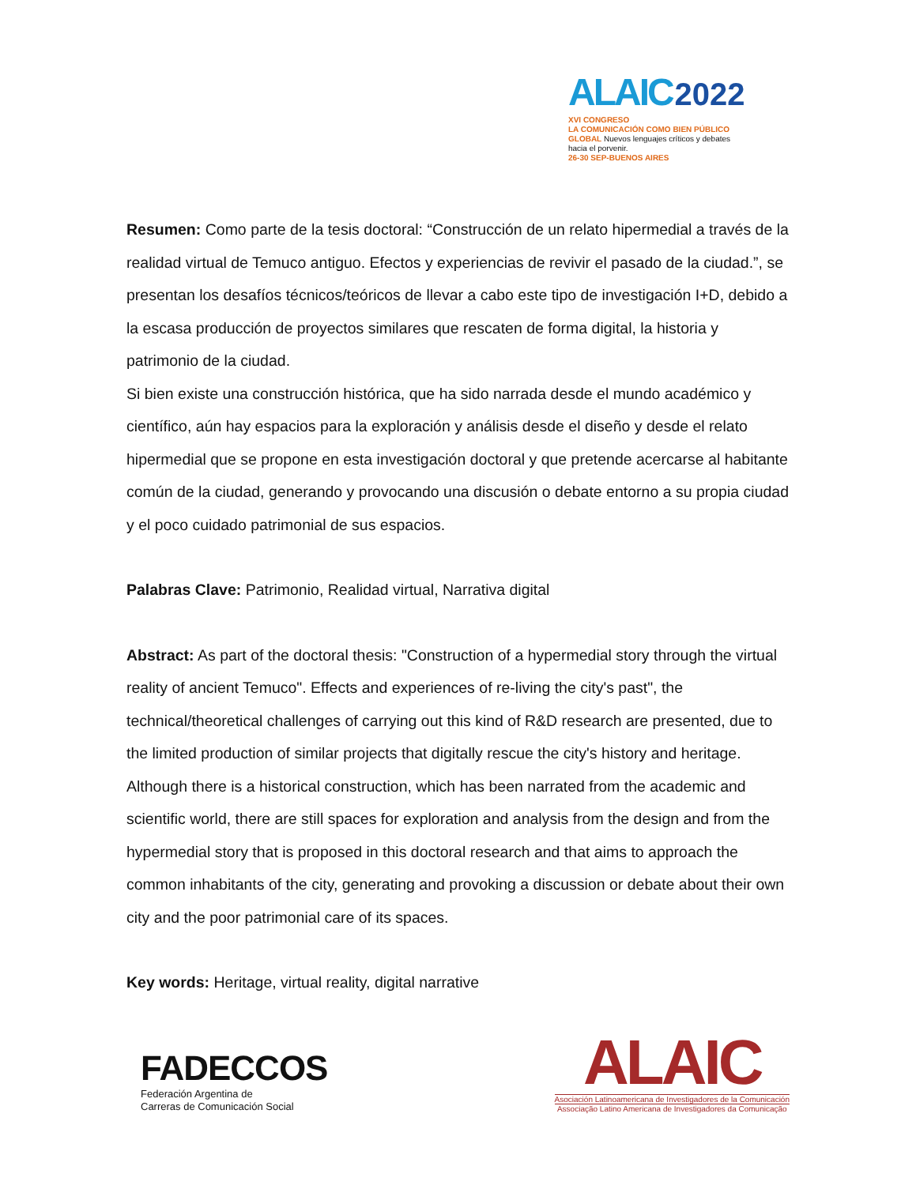ALAIC 2022
XVI CONGRESO
LA COMUNICACIÓN COMO BIEN PÚBLICO GLOBAL Nuevos lenguajes críticos y debates hacia el porvenir.
26-30 SEP-BUENOS AIRES
Resumen: Como parte de la tesis doctoral: “Construcción de un relato hipermedial a través de la realidad virtual de Temuco antiguo. Efectos y experiencias de revivir el pasado de la ciudad.”, se presentan los desafíos técnicos/teóricos de llevar a cabo este tipo de investigación I+D, debido a la escasa producción de proyectos similares que rescaten de forma digital, la historia y patrimonio de la ciudad.
Si bien existe una construcción histórica, que ha sido narrada desde el mundo académico y científico, aún hay espacios para la exploración y análisis desde el diseño y desde el relato hipermedial que se propone en esta investigación doctoral y que pretende acercarse al habitante común de la ciudad, generando y provocando una discusión o debate entorno a su propia ciudad y el poco cuidado patrimonial de sus espacios.
Palabras Clave: Patrimonio, Realidad virtual, Narrativa digital
Abstract: As part of the doctoral thesis: "Construction of a hypermedial story through the virtual reality of ancient Temuco". Effects and experiences of re-living the city's past", the technical/theoretical challenges of carrying out this kind of R&D research are presented, due to the limited production of similar projects that digitally rescue the city's history and heritage. Although there is a historical construction, which has been narrated from the academic and scientific world, there are still spaces for exploration and analysis from the design and from the hypermedial story that is proposed in this doctoral research and that aims to approach the common inhabitants of the city, generating and provoking a discussion or debate about their own city and the poor patrimonial care of its spaces.
Key words: Heritage, virtual reality, digital narrative
FADECCOS
Federación Argentina de
Carreras de Comunicación Social
ALAIC
Asociación Latinoamericana de Investigadores de la Comunicación
Associação Latino Americana de Investigadores da Comunicação